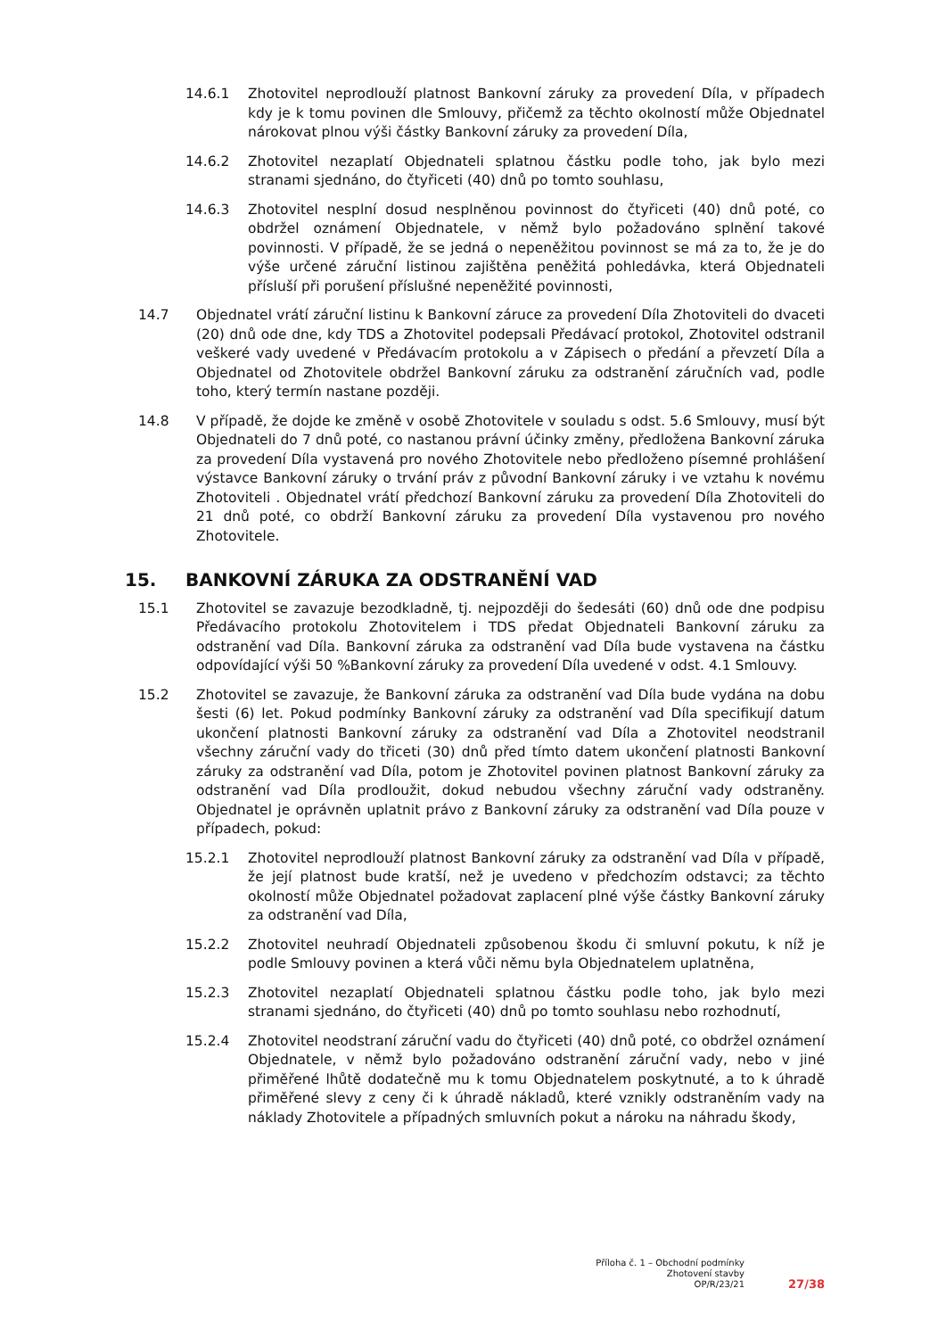14.6.1 Zhotovitel neprodlouží platnost Bankovní záruky za provedení Díla, v případech kdy je k tomu povinen dle Smlouvy, přičemž za těchto okolností může Objednatel nárokovat plnou výši částky Bankovní záruky za provedení Díla,
14.6.2 Zhotovitel nezaplatí Objednateli splatnou částku podle toho, jak bylo mezi stranami sjednáno, do čtyřiceti (40) dnů po tomto souhlasu,
14.6.3 Zhotovitel nesplní dosud nesplněnou povinnost do čtyřiceti (40) dnů poté, co obdržel oznámení Objednatele, v němž bylo požadováno splnění takové povinnosti. V případě, že se jedná o nepeněžitou povinnost se má za to, že je do výše určené záruční listinou zajištěna peněžitá pohledávka, která Objednateli přísluší při porušení příslušné nepeněžité povinnosti,
14.7 Objednatel vrátí záruční listinu k Bankovní záruce za provedení Díla Zhotoviteli do dvaceti (20) dnů ode dne, kdy TDS a Zhotovitel podepsali Předávací protokol, Zhotovitel odstranil veškeré vady uvedené v Předávacím protokolu a v Zápisech o předání a převzetí Díla a Objednatel od Zhotovitele obdržel Bankovní záruku za odstranění záručních vad, podle toho, který termín nastane později.
14.8 V případě, že dojde ke změně v osobě Zhotovitele v souladu s odst. 5.6 Smlouvy, musí být Objednateli do 7 dnů poté, co nastanou právní účinky změny, předložena Bankovní záruka za provedení Díla vystavená pro nového Zhotovitele nebo předloženo písemné prohlášení výstavce Bankovní záruky o trvání práv z původní Bankovní záruky i ve vztahu k novému Zhotoviteli . Objednatel vrátí předchozí Bankovní záruku za provedení Díla Zhotoviteli do 21 dnů poté, co obdrží Bankovní záruku za provedení Díla vystavenou pro nového Zhotovitele.
15. BANKOVNÍ ZÁRUKA ZA ODSTRANĚNÍ VAD
15.1 Zhotovitel se zavazuje bezodkladně, tj. nejpozději do šedesáti (60) dnů ode dne podpisu Předávacího protokolu Zhotovitelem i TDS předat Objednateli Bankovní záruku za odstranění vad Díla. Bankovní záruka za odstranění vad Díla bude vystavena na částku odpovídající výši 50 %Bankovní záruky za provedení Díla uvedené v odst. 4.1 Smlouvy.
15.2 Zhotovitel se zavazuje, že Bankovní záruka za odstranění vad Díla bude vydána na dobu šesti (6) let. Pokud podmínky Bankovní záruky za odstranění vad Díla specifikují datum ukončení platnosti Bankovní záruky za odstranění vad Díla a Zhotovitel neodstranil všechny záruční vady do třiceti (30) dnů před tímto datem ukončení platnosti Bankovní záruky za odstranění vad Díla, potom je Zhotovitel povinen platnost Bankovní záruky za odstranění vad Díla prodloužit, dokud nebudou všechny záruční vady odstraněny. Objednatel je oprávněn uplatnit právo z Bankovní záruky za odstranění vad Díla pouze v případech, pokud:
15.2.1 Zhotovitel neprodlouží platnost Bankovní záruky za odstranění vad Díla v případě, že její platnost bude kratší, než je uvedeno v předchozím odstavci; za těchto okolností může Objednatel požadovat zaplacení plné výše částky Bankovní záruky za odstranění vad Díla,
15.2.2 Zhotovitel neuhradí Objednateli způsobenou škodu či smluvní pokutu, k níž je podle Smlouvy povinen a která vůči němu byla Objednatelem uplatněna,
15.2.3 Zhotovitel nezaplatí Objednateli splatnou částku podle toho, jak bylo mezi stranami sjednáno, do čtyřiceti (40) dnů po tomto souhlasu nebo rozhodnutí,
15.2.4 Zhotovitel neodstraní záruční vadu do čtyřiceti (40) dnů poté, co obdržel oznámení Objednatele, v němž bylo požadováno odstranění záruční vady, nebo v jiné přiměřené lhůtě dodatečně mu k tomu Objednatelem poskytnuté, a to k úhradě přiměřené slevy z ceny či k úhradě nákladů, které vznikly odstraněním vady na náklady Zhotovitele a případných smluvních pokut a nároku na náhradu škody,
Příloha č. 1 – Obchodní podmínky
Zhotovení stavby
OP/R/23/21
27/38